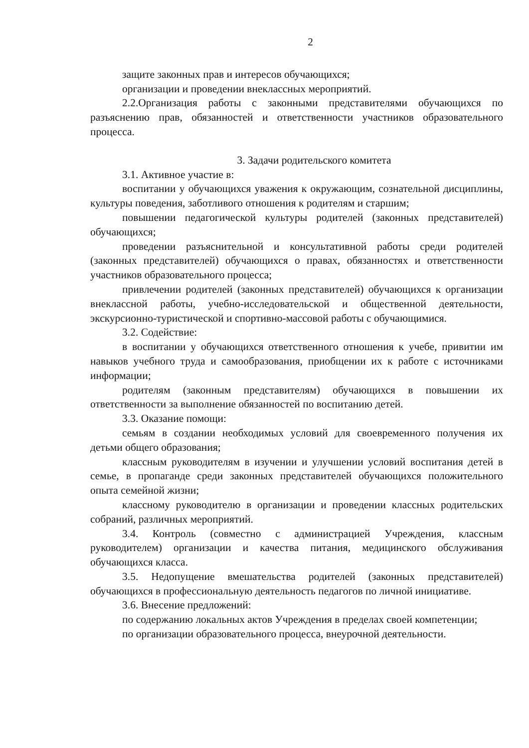2
защите законных прав и интересов обучающихся;
организации и проведении внеклассных мероприятий.
2.2.Организация работы с законными представителями обучающихся по разъяснению прав, обязанностей и ответственности участников образовательного процесса.
3. Задачи родительского комитета
3.1. Активное участие в:
воспитании у обучающихся уважения к окружающим, сознательной дисциплины, культуры поведения, заботливого отношения к родителям и старшим;
повышении педагогической культуры родителей (законных представителей) обучающихся;
проведении разъяснительной и консультативной работы среди родителей (законных представителей) обучающихся о правах, обязанностях и ответственности участников образовательного процесса;
привлечении родителей (законных представителей) обучающихся к организации внеклассной работы, учебно-исследовательской и общественной деятельности, экскурсионно-туристической и спортивно-массовой работы с обучающимися.
3.2. Содействие:
в воспитании у обучающихся ответственного отношения к учебе, привитии им навыков учебного труда и самообразования, приобщении их к работе с источниками информации;
родителям (законным представителям) обучающихся в повышении их ответственности за выполнение обязанностей по воспитанию детей.
3.3. Оказание помощи:
семьям в создании необходимых условий для своевременного получения их детьми общего образования;
классным руководителям в изучении и улучшении условий воспитания детей в семье, в пропаганде среди законных представителей обучающихся положительного опыта семейной жизни;
классному руководителю в организации и проведении классных родительских собраний, различных мероприятий.
3.4. Контроль (совместно с администрацией Учреждения, классным руководителем) организации и качества питания, медицинского обслуживания обучающихся класса.
3.5. Недопущение вмешательства родителей (законных представителей) обучающихся в профессиональную деятельность педагогов по личной инициативе.
3.6. Внесение предложений:
по содержанию локальных актов Учреждения в пределах своей компетенции;
по организации образовательного процесса, внеурочной деятельности.